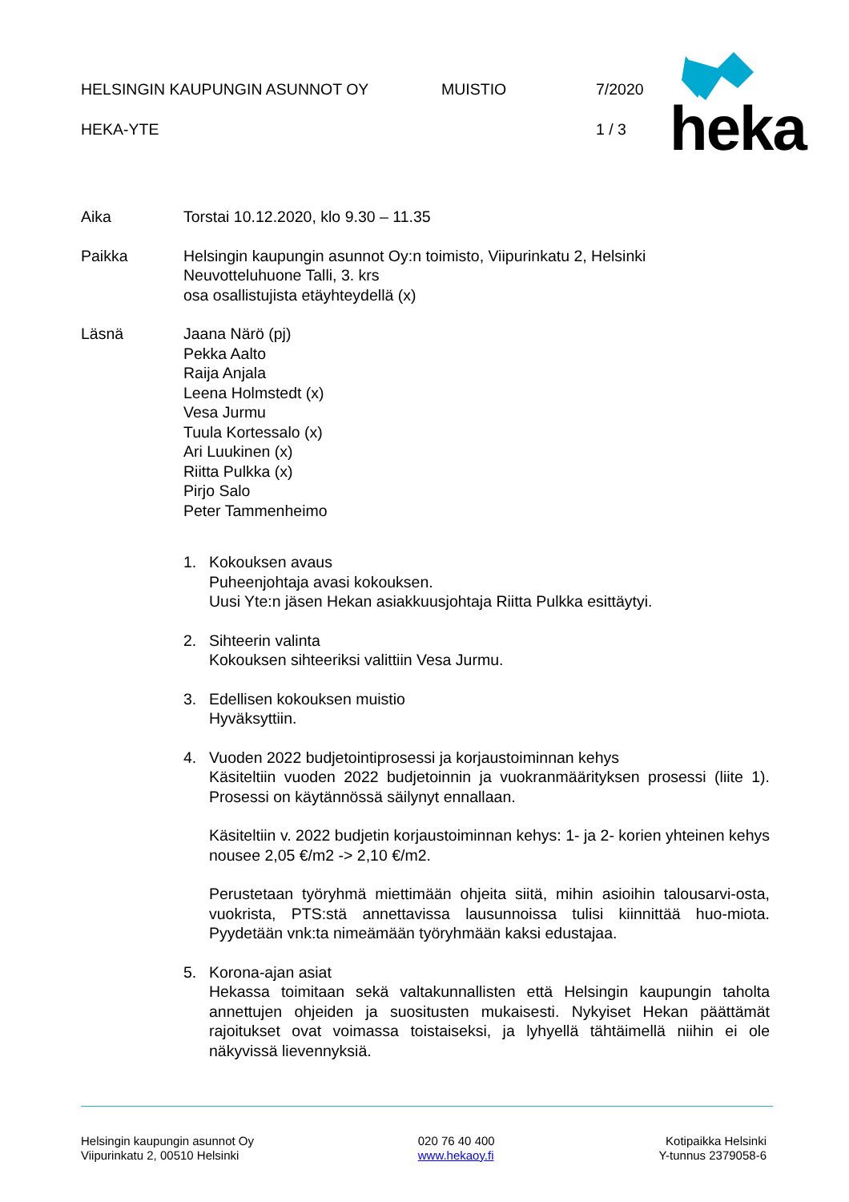HELSINGIN KAUPUNGIN ASUNNOT OY MUISTIO 7/2020
HEKA-YTE 1 / 3
heka
Aika Torstai 10.12.2020, klo 9.30 – 11.35
Paikka Helsingin kaupungin asunnot Oy:n toimisto, Viipurinkatu 2, Helsinki
Neuvotteluhuone Talli, 3. krs
osa osallistujista etäyhteydellä (x)
Läsnä Jaana Närö (pj)
Pekka Aalto
Raija Anjala
Leena Holmstedt (x)
Vesa Jurmu
Tuula Kortessalo (x)
Ari Luukinen (x)
Riitta Pulkka (x)
Pirjo Salo
Peter Tammenheimo
1. Kokouksen avaus
Puheenjohtaja avasi kokouksen.
Uusi Yte:n jäsen Hekan asiakkuusjohtaja Riitta Pulkka esittäytyi.
2. Sihteerin valinta
Kokouksen sihteeriksi valittiin Vesa Jurmu.
3. Edellisen kokouksen muistio
Hyväksyttiin.
4. Vuoden 2022 budjetointiprosessi ja korjaustoiminnan kehys
Käsiteltiin vuoden 2022 budjetoinnin ja vuokranmäärityksen prosessi (liite 1). Prosessi on käytännössä säilynyt ennallaan.
Käsiteltiin v. 2022 budjetin korjaustoiminnan kehys: 1- ja 2- korien yhteinen kehys nousee 2,05 €/m2 -> 2,10 €/m2.
Perustetaan työryhmä miettimään ohjeita siitä, mihin asioihin talousarvi-osta, vuokrista, PTS:stä annettavissa lausunnoissa tulisi kiinnittää huo-miota. Pyydetään vnk:ta nimeämään työryhmään kaksi edustajaa.
5. Korona-ajan asiat
Hekassa toimitaan sekä valtakunnallisten että Helsingin kaupungin taholta annettujen ohjeiden ja suositusten mukaisesti. Nykyiset Hekan päättämät rajoitukset ovat voimassa toistaiseksi, ja lyhyellä tähtäimellä niihin ei ole näkyvissä lievennyksiä.
Helsingin kaupungin asunnot Oy
Viipurinkatu 2, 00510 Helsinki
020 76 40 400
www.hekaoy.fi
Kotipaikka Helsinki
Y-tunnus 2379058-6